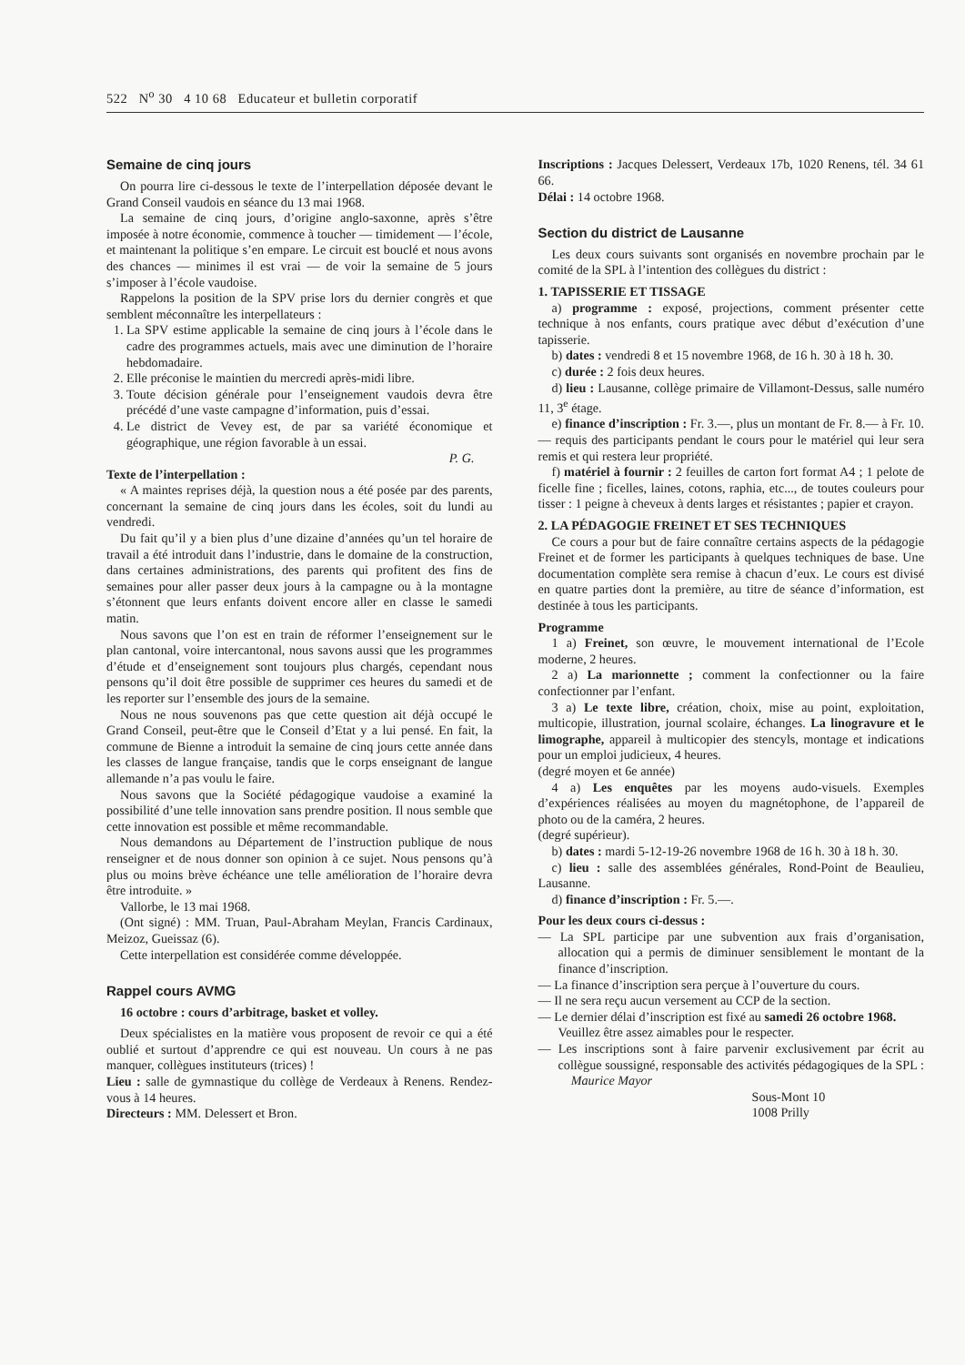522 N<sup>o</sup> 30 4 10 68 Educateur et bulletin corporatif
Semaine de cinq jours
On pourra lire ci-dessous le texte de l’interpellation déposée devant le Grand Conseil vaudois en séance du 13 mai 1968.
La semaine de cinq jours, d’origine anglo-saxonne, après s’être imposée à notre économie, commence à toucher — timidement — l’école, et maintenant la politique s’en empare. Le circuit est bouclé et nous avons des chances — minimes il est vrai — de voir la semaine de 5 jours s’imposer à l’école vaudoise.
Rappelons la position de la SPV prise lors du dernier congrès et que semblent méconnaître les interpellateurs :
1. La SPV estime applicable la semaine de cinq jours à l’école dans le cadre des programmes actuels, mais avec une diminution de l’horaire hebdomadaire.
2. Elle préconise le maintien du mercredi après-midi libre.
3. Toute décision générale pour l’enseignement vaudois devra être précédé d’une vaste campagne d’information, puis d’essai.
4. Le district de Vevey est, de par sa variété économique et géographique, une région favorable à un essai.
P. G.
Texte de l’interpellation :
« A maintes reprises déjà, la question nous a été posée par des parents, concernant la semaine de cinq jours dans les écoles, soit du lundi au vendredi.
Du fait qu’il y a bien plus d’une dizaine d’années qu’un tel horaire de travail a été introduit dans l’industrie, dans le domaine de la construction, dans certaines administrations, des parents qui profitent des fins de semaines pour aller passer deux jours à la campagne ou à la montagne s’étonnent que leurs enfants doivent encore aller en classe le samedi matin.
Nous savons que l’on est en train de réformer l’enseignement sur le plan cantonal, voire intercantonal, nous savons aussi que les programmes d’étude et d’enseignement sont toujours plus chargés, cependant nous pensons qu’il doit être possible de supprimer ces heures du samedi et de les reporter sur l’ensemble des jours de la semaine.
Nous ne nous souvenons pas que cette question ait déjà occupé le Grand Conseil, peut-être que le Conseil d’Etat y a lui pensé. En fait, la commune de Bienne a introduit la semaine de cinq jours cette année dans les classes de langue française, tandis que le corps enseignant de langue allemande n’a pas voulu le faire.
Nous savons que la Société pédagogique vaudoise a examiné la possibilité d’une telle innovation sans prendre position. Il nous semble que cette innovation est possible et même recommandable.
Nous demandons au Département de l’instruction publique de nous renseigner et de nous donner son opinion à ce sujet. Nous pensons qu’à plus ou moins brève échéance une telle amélioration de l’horaire devra être introduite. »
Vallorbe, le 13 mai 1968.
(Ont signé) : MM. Truan, Paul-Abraham Meylan, Francis Cardinaux, Meizoz, Gueissaz (6).
Cette interpellation est considérée comme développée.
Rappel cours AVMG
16 octobre : cours d’arbitrage, basket et volley.
Deux spécialistes en la matière vous proposent de revoir ce qui a été oublié et surtout d’apprendre ce qui est nouveau. Un cours à ne pas manquer, collègues instituteurs (trices) !
Lieu : salle de gymnastique du collège de Verdeaux à Renens. Rendez-vous à 14 heures.
Directeurs : MM. Delessert et Bron.
Inscriptions : Jacques Delessert, Verdeaux 17b, 1020 Renens, tél. 34 61 66.
Délai : 14 octobre 1968.
Section du district de Lausanne
Les deux cours suivants sont organisés en novembre prochain par le comité de la SPL à l’intention des collègues du district :
1. TAPISSERIE ET TISSAGE
a) programme : exposé, projections, comment présenter cette technique à nos enfants, cours pratique avec début d’exécution d’une tapisserie.
b) dates : vendredi 8 et 15 novembre 1968, de 16 h. 30 à 18 h. 30.
c) durée : 2 fois deux heures.
d) lieu : Lausanne, collège primaire de Villamont-Dessus, salle numéro 11, 3<sup>e</sup> étage.
e) finance d’inscription : Fr. 3.—, plus un montant de Fr. 8.— à Fr. 10.— requis des participants pendant le cours pour le matériel qui leur sera remis et qui restera leur propriété.
f) matériel à fournir : 2 feuilles de carton fort format A4 ; 1 pelote de ficelle fine ; ficelles, laines, cotons, raphia, etc..., de toutes couleurs pour tisser : 1 peigne à cheveux à dents larges et résistantes ; papier et crayon.
2. LA PÉDAGOGIE FREINET ET SES TECHNIQUES
Ce cours a pour but de faire connaître certains aspects de la pédagogie Freinet et de former les participants à quelques techniques de base. Une documentation complète sera remise à chacun d’eux. Le cours est divisé en quatre parties dont la première, au titre de séance d’information, est destinée à tous les participants.
Programme
1 a) Freinet, son œuvre, le mouvement international de l’Ecole moderne, 2 heures.
2 a) La marionnette ; comment la confectionner ou la faire confectionner par l’enfant.
3 a) Le texte libre, création, choix, mise au point, exploitation, multicopie, illustration, journal scolaire, échanges. La linogravure et le limographe, appareil à multicopier des stencyls, montage et indications pour un emploi judicieux, 4 heures.
(degré moyen et 6e année)
4 a) Les enquêtes par les moyens audo-visuels. Exemples d’expériences réalisées au moyen du magnétophone, de l’appareil de photo ou de la caméra, 2 heures.
(degré supérieur).
b) dates : mardi 5-12-19-26 novembre 1968 de 16 h. 30 à 18 h. 30.
c) lieu : salle des assemblées générales, Rond-Point de Beaulieu, Lausanne.
d) finance d’inscription : Fr. 5.—.
Pour les deux cours ci-dessus :
— La SPL participe par une subvention aux frais d’organisation, allocation qui a permis de diminuer sensiblement le montant de la finance d’inscription.
— La finance d’inscription sera perçue à l’ouverture du cours.
— Il ne sera reçu aucun versement au CCP de la section.
— Le dernier délai d’inscription est fixé au samedi 26 octobre 1968.
Veuillez être assez aimables pour le respecter.
— Les inscriptions sont à faire parvenir exclusivement par écrit au collègue soussigné, responsable des activités pédagogiques de la SPL : Maurice Mayor
Sous-Mont 10
1008 Prilly